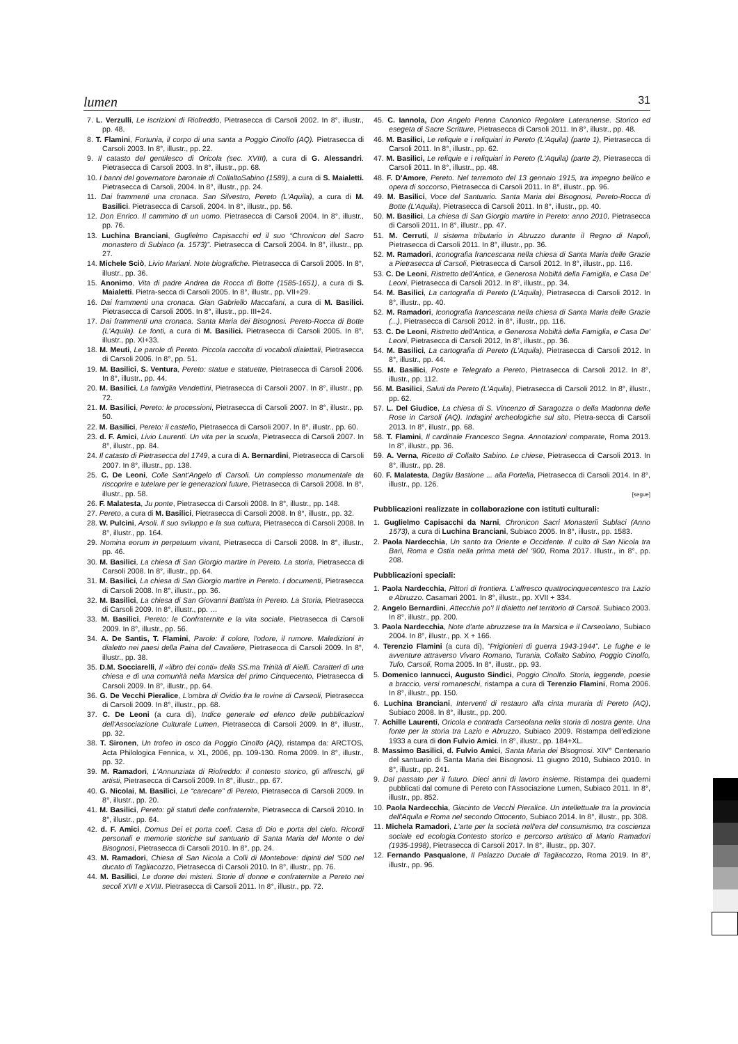lumen 31
7. L. Verzulli, Le iscrizioni di Riofreddo, Pietrasecca di Carsoli 2002. In 8°, illustr., pp. 48.
8. T. Flamini, Fortunia, il corpo di una santa a Poggio Cinolfo (AQ). Pietrasecca di Carsoli 2003. In 8°, illustr., pp. 22.
9. Il catasto del gentilesco di Oricola (sec. XVIII), a cura di G. Alessandri. Pietrasecca di Carsoli 2003. In 8°, illustr., pp. 68.
10. I banni del governatore baronale di CollaltoSabino (1589), a cura di S. Maialetti. Pietrasecca di Carsoli, 2004. In 8°, illustr., pp. 24.
11. Dai frammenti una cronaca. San Silvestro, Pereto (L'Aquila), a cura di M. Basilici. Pietrasecca di Carsoli, 2004. In 8°, illustr., pp. 56.
12. Don Enrico. Il cammino di un uomo. Pietrasecca di Carsoli 2004. In 8°, illustr., pp. 76.
13. Luchina Branciani, Guglielmo Capisacchi ed il suo “Chronicon del Sacro monastero di Subiaco (a. 1573)”. Pietrasecca di Carsoli 2004. In 8°, illustr., pp. 27.
14. Michele Sciò, Livio Mariani. Note biografiche. Pietrasecca di Carsoli 2005. In 8°, illustr., pp. 36.
15. Anonimo, Vita di padre Andrea da Rocca di Botte (1585-1651), a cura di S. Maialetti. Pietra-secca di Carsoli 2005. In 8°, illustr., pp. VII+29.
16. Dai frammenti una cronaca. Gian Gabriello Maccafani, a cura di M. Basilici. Pietrasecca di Carsoli 2005. In 8°, illustr., pp. III+24.
17. Dai frammenti una cronaca. Santa Maria dei Bisognosi. Pereto-Rocca di Botte (L'Aquila). Le fonti, a cura di M. Basilici. Pietrasecca di Carsoli 2005. In 8°, illustr., pp. XI+33.
18. M. Meuti, Le parole di Pereto. Piccola raccolta di vocaboli dialettali, Pietrasecca di Carsoli 2006. In 8°, pp. 51.
19. M. Basilici, S. Ventura, Pereto: statue e statuette, Pietrasecca di Carsoli 2006. In 8°, illustr., pp. 44.
20. M. Basilici, La famiglia Vendettini, Pietrasecca di Carsoli 2007. In 8°, illustr., pp. 72.
21. M. Basilici, Pereto: le processioni, Pietrasecca di Carsoli 2007. In 8°, illustr., pp. 50.
22. M. Basilici, Pereto: il castello, Pietrasecca di Carsoli 2007. In 8°, illustr., pp. 60.
23. d. F. Amici, Livio Laurenti. Un vita per la scuola, Pietrasecca di Carsoli 2007. In 8°, illustr., pp. 84.
24. Il catasto di Pietrasecca del 1749, a cura di A. Bernardini, Pietrasecca di Carsoli 2007. In 8°, illustr., pp. 138.
25. C. De Leoni, Colle Sant'Angelo di Carsoli. Un complesso monumentale da riscoprire e tutelare per le generazioni future, Pietrasecca di Carsoli 2008. In 8°, illustr., pp. 58.
26. F. Malatesta, Ju ponte, Pietrasecca di Carsoli 2008. In 8°, illustr., pp. 148.
27. Pereto, a cura di M. Basilici, Pietrasecca di Carsoli 2008. In 8°, illustr., pp. 32.
28. W. Pulcini, Arsoli. Il suo sviluppo e la sua cultura, Pietrasecca di Carsoli 2008. In 8°, illustr., pp. 164.
29. Nomina eorum in perpetuum vivant, Pietrasecca di Carsoli 2008. In 8°, illustr., pp. 46.
30. M. Basilici, La chiesa di San Giorgio martire in Pereto. La storia, Pietrasecca di Carsoli 2008. In 8°, illustr., pp. 64.
31. M. Basilici, La chiesa di San Giorgio martire in Pereto. I documenti, Pietrasecca di Carsoli 2008. In 8°, illustr., pp. 36.
32. M. Basilici, La chiesa di San Giovanni Battista in Pereto. La Storia, Pietrasecca di Carsoli 2009. In 8°, illustr., pp. …
33. M. Basilici, Pereto: le Confraternite e la vita sociale, Pietrasecca di Carsoli 2009. In 8°, illustr., pp. 56.
34. A. De Santis, T. Flamini, Parole: il colore, l'odore, il rumore. Maledizioni in dialetto nei paesi della Paina del Cavaliere, Pietrasecca di Carsoli 2009. In 8°, illustr., pp. 38.
35. D.M. Socciarelli, Il «libro dei conti» della SS.ma Trinità di Aielli. Caratteri di una chiesa e di una comunità nella Marsica del primo Cinquecento, Pietrasecca di Carsoli 2009. In 8°, illustr., pp. 64.
36. G. De Vecchi Pieralice, L'ombra di Ovidio fra le rovine di Carseoli, Pietrasecca di Carsoli 2009. In 8°, illustr., pp. 68.
37. C. De Leoni (a cura di), Indice generale ed elenco delle pubblicazioni dell'Associazione Culturale Lumen, Pietrasecca di Carsoli 2009. In 8°, illustr., pp. 32.
38. T. Sironen, Un trofeo in osco da Poggio Cinolfo (AQ), ristampa da: ARCTOS, Acta Philologica Fennica, v. XL, 2006, pp. 109-130. Roma 2009. In 8°, illustr., pp. 32.
39. M. Ramadori, L'Annunziata di Riofreddo: il contesto storico, gli affreschi, gli artisti, Pietrasecca di Carsoli 2009. In 8°, illustr., pp. 67.
40. G. Nicolai, M. Basilici, Le “carecare” di Pereto, Pietrasecca di Carsoli 2009. In 8°, illustr., pp. 20.
41. M. Basilici, Pereto: gli statuti delle confraternite, Pietrasecca di Carsoli 2010. In 8°, illustr., pp. 64.
42. d. F. Amici, Domus Dei et porta coeli. Casa di Dio e porta del cielo. Ricordi personali e memorie storiche sul santuario di Santa Maria del Monte o dei Bisognosi, Pietrasecca di Carsoli 2010. In 8°, pp. 24.
43. M. Ramadori, Chiesa di San Nicola a Colli di Montebove: dipinti del '500 nel ducato di Tagliacozzo, Pietrasecca di Carsoli 2010. In 8°, illustr., pp. 76.
44. M. Basilici, Le donne dei misteri. Storie di donne e confraternite a Pereto nei secoli XVII e XVIII. Pietrasecca di Carsoli 2011. In 8°, illustr., pp. 72.
45. C. Iannola, Don Angelo Penna Canonico Regolare Lateranense. Storico ed esegeta di Sacre Scritture, Pietrasecca di Carsoli 2011. In 8°, illustr., pp. 48.
46. M. Basilici, Le reliquie e i reliquiari in Pereto (L'Aquila) (parte 1), Pietrasecca di Carsoli 2011. In 8°, illustr., pp. 62.
47. M. Basilici, Le reliquie e i reliquiari in Pereto (L'Aquila) (parte 2), Pietrasecca di Carsoli 2011. In 8°, illustr., pp. 48.
48. F. D'Amore, Pereto. Nel terremoto del 13 gennaio 1915, tra impegno bellico e opera di soccorso, Pietrasecca di Carsoli 2011. In 8°, illustr., pp. 96.
49. M. Basilici, Voce del Santuario. Santa Maria dei Bisognosi, Pereto-Rocca di Botte (L'Aquila), Pietrasecca di Carsoli 2011. In 8°, illustr., pp. 40.
50. M. Basilici, La chiesa di San Giorgio martire in Pereto: anno 2010, Pietrasecca di Carsoli 2011. In 8°, illustr., pp. 47.
51. M. Cerruti, Il sistema tributario in Abruzzo durante il Regno di Napoli, Pietrasecca di Carsoli 2011. In 8°, illustr., pp. 36.
52. M. Ramadori, Iconografia francescana nella chiesa di Santa Maria delle Grazie a Pietrasecca di Carsoli, Pietrasecca di Carsoli 2012. In 8°, illustr., pp. 116.
53. C. De Leoni, Ristretto dell'Antica, e Generosa Nobiltà della Famiglia, e Casa De' Leoni, Pietrasecca di Carsoli 2012. In 8°, illustr., pp. 34.
54. M. Basilici, La cartografia di Pereto (L'Aquila), Pietrasecca di Carsoli 2012. In 8°, illustr., pp. 40.
52. M. Ramadori, Iconografia francescana nella chiesa di Santa Maria delle Grazie (...), Pietrasecca di Carsoli 2012. in 8°, illustr., pp. 116.
53. C. De Leoni, Ristretto dell'Antica, e Generosa Nobiltà della Famiglia, e Casa De' Leoni, Pietrasecca di Carsoli 2012, In 8°, illustr., pp. 36.
54. M. Basilici, La cartografia di Pereto (L'Aquila), Pietrasecca di Carsoli 2012. In 8°, illustr., pp. 44.
55. M. Basilici, Poste e Telegrafo a Pereto, Pietrasecca di Carsoli 2012. In 8°, illustr., pp. 112.
56. M. Basilici, Saluti da Pereto (L'Aquila), Pietrasecca di Carsoli 2012. In 8°, illustr., pp. 62.
57. L. Del Giudice, La chiesa di S. Vincenzo di Saragozza o della Madonna delle Rose in Carsoli (AQ). Indagini archeologiche sul sito, Pietra-secca di Carsoli 2013. In 8°, illustr., pp. 68.
58. T. Flamini, Il cardinale Francesco Segna. Annotazioni comparate, Roma 2013. In 8°, illustr., pp. 36.
59. A. Verna, Ricetto di Collalto Sabino. Le chiese, Pietrasecca di Carsoli 2013. In 8°, illustr., pp. 28.
60. F. Malatesta, Dagliu Bastione ... alla Portella, Pietrasecca di Carsoli 2014. In 8°, illustr., pp. 126.
[segue]
Pubblicazioni realizzate in collaborazione con istituti culturali:
1. Guglielmo Capisacchi da Narni, Chronicon Sacri Monasterii Sublaci (Anno 1573), a cura di Luchina Branciani, Subiaco 2005. In 8°, illustr., pp. 1583.
2. Paola Nardecchia, Un santo tra Oriente e Occidente. Il culto di San Nicola tra Bari, Roma e Ostia nella prima metà del '900, Roma 2017. Illustr., in 8°, pp. 208.
Pubblicazioni speciali:
1. Paola Nardecchia, Pittori di frontiera. L'affresco quattrocinquecentesco tra Lazio e Abruzzo. Casamari 2001. In 8°, illustr., pp. XVII + 334.
2. Angelo Bernardini, Attecchia po'! Il dialetto nel territorio di Carsoli. Subiaco 2003. In 8°, illustr., pp. 200.
3. Paola Nardecchia, Note d'arte abruzzese tra la Marsica e il Carseolano, Subiaco 2004. In 8°, illustr., pp. X + 166.
4. Terenzio Flamini (a cura di), “Prigionieri di guerra 1943-1944”. Le fughe e le avventure attraverso Vivaro Romano, Turania, Collalto Sabino, Poggio Cinolfo, Tufo, Carsoli, Roma 2005. In 8°, illustr., pp. 93.
5. Domenico Iannucci, Augusto Sindici, Poggio Cinolfo. Storia, leggende, poesie a braccio, versi romaneschi, ristampa a cura di Terenzio Flamini, Roma 2006. In 8°, illustr., pp. 150.
6. Luchina Branciani, Interventi di restauro alla cinta muraria di Pereto (AQ), Subiaco 2008. In 8°, illustr., pp. 200.
7. Achille Laurenti, Oricola e contrada Carseolana nella storia di nostra gente. Una fonte per la storia tra Lazio e Abruzzo, Subiaco 2009. Ristampa dell'edizione 1933 a cura di don Fulvio Amici. In 8°, illustr., pp. 184+XL.
8. Massimo Basilici, d. Fulvio Amici, Santa Maria dei Bisognosi. XIV° Centenario del santuario di Santa Maria dei Bisognosi. 11 giugno 2010, Subiaco 2010. In 8°, illustr., pp. 241.
9. Dal passato per il futuro. Dieci anni di lavoro insieme. Ristampa dei quaderni pubblicati dal comune di Pereto con l'Associazione Lumen, Subiaco 2011. In 8°, illustr., pp. 852.
10. Paola Nardecchia, Giacinto de Vecchi Pieralice. Un intellettuale tra la provincia dell'Aquila e Roma nel secondo Ottocento, Subiaco 2014. In 8°, illustr., pp. 308.
11. Michela Ramadori, L'arte per la società nell'era del consumismo, tra coscienza sociale ed ecologia.Contesto storico e percorso artistico di Mario Ramadori (1935-1998), Pietrasecca di Carsoli 2017. In 8°, illustr., pp. 307.
12. Fernando Pasqualone, Il Palazzo Ducale di Tagliacozzo, Roma 2019. In 8°, illustr., pp. 96.